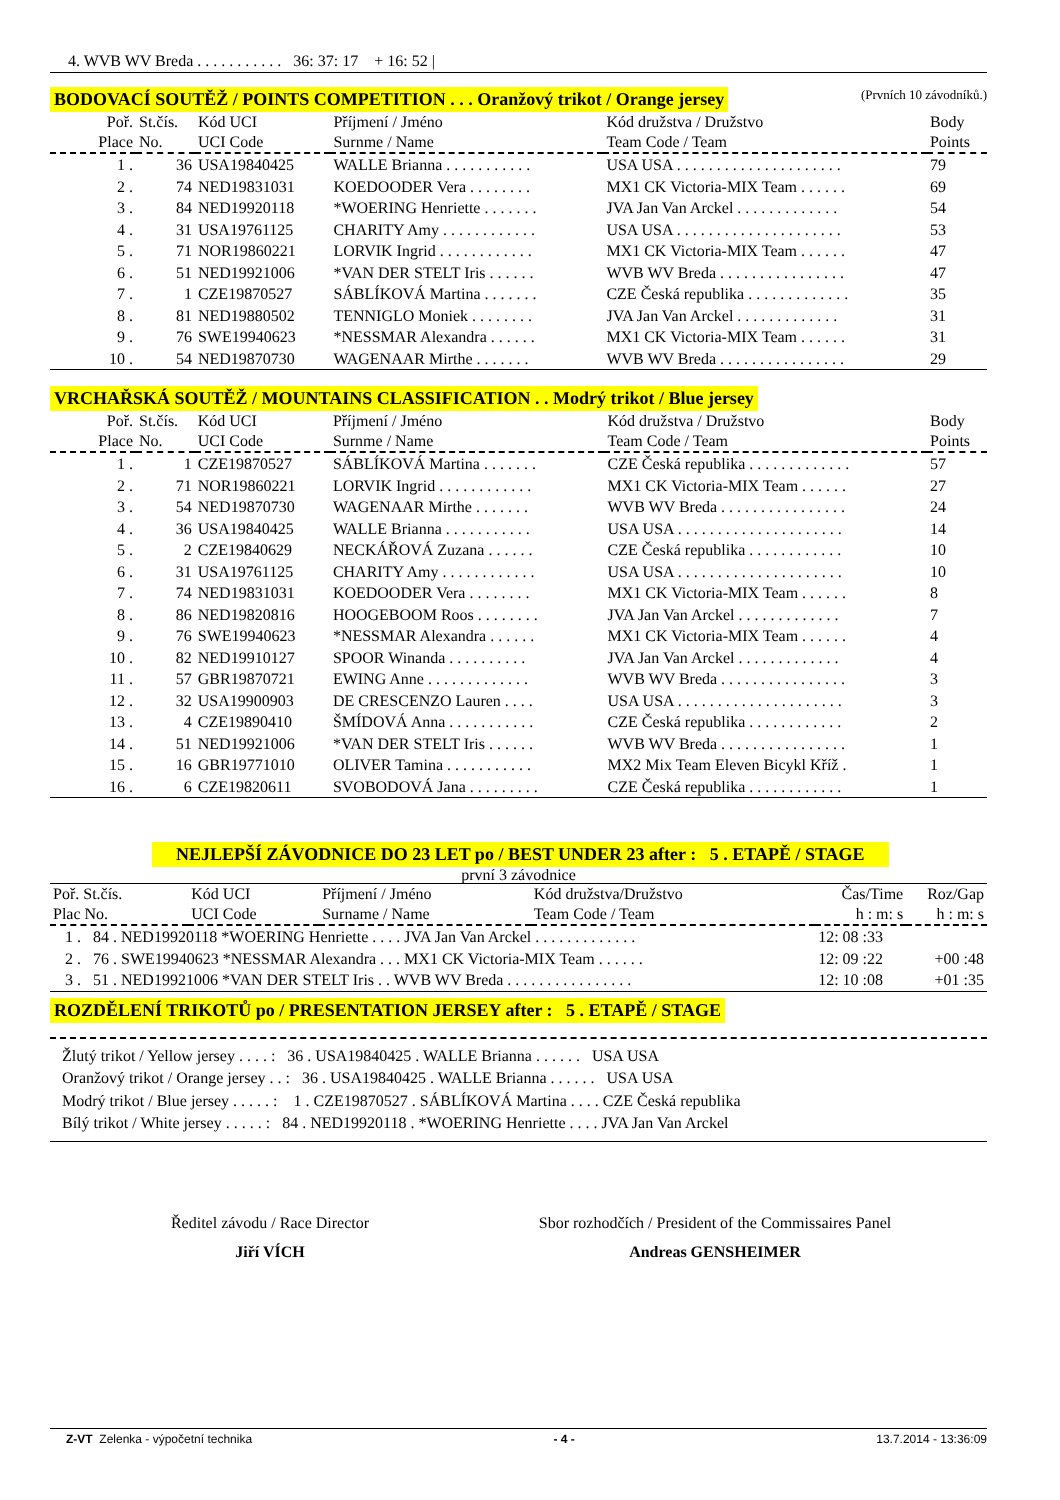4. WVB WV Breda . . . . . . . . . . . 36: 37: 17 + 16: 52 |
BODOVACÍ SOUTĚŽ / POINTS COMPETITION . . . Oranžový trikot / Orange jersey (Prvních 10 závodníků.)
| Poř. Place | St.čís. No. | Kód UCI UCI Code | Příjmení / Jméno Surnme / Name | Kód družstva / Družstvo Team Code / Team | Body Points |
| --- | --- | --- | --- | --- | --- |
| 1 . | 36 | USA19840425 | WALLE Brianna . . . . . . . . . . . | USA USA . . . . . . . . . . . . . . . . . . . . . | 79 |
| 2 . | 74 | NED19831031 | KOEDOODER Vera . . . . . . . . | MX1 CK Victoria-MIX Team . . . . . . | 69 |
| 3 . | 84 | NED19920118 | *WOERING Henriette . . . . . . . | JVA Jan Van Arckel . . . . . . . . . . . . . | 54 |
| 4 . | 31 | USA19761125 | CHARITY Amy . . . . . . . . . . . . | USA USA . . . . . . . . . . . . . . . . . . . . . | 53 |
| 5 . | 71 | NOR19860221 | LORVIK Ingrid . . . . . . . . . . . . | MX1 CK Victoria-MIX Team . . . . . . | 47 |
| 6 . | 51 | NED19921006 | *VAN DER STELT Iris . . . . . . | WVB WV Breda . . . . . . . . . . . . . . . . | 47 |
| 7 . | 1 | CZE19870527 | SÁBLÍKOVÁ Martina . . . . . . . | CZE Česká republika . . . . . . . . . . . . . | 35 |
| 8 . | 81 | NED19880502 | TENNIGLO Moniek . . . . . . . . | JVA Jan Van Arckel . . . . . . . . . . . . . | 31 |
| 9 . | 76 | SWE19940623 | *NESSMAR Alexandra . . . . . . | MX1 CK Victoria-MIX Team . . . . . . | 31 |
| 10 . | 54 | NED19870730 | WAGENAAR Mirthe . . . . . . . | WVB WV Breda . . . . . . . . . . . . . . . . | 29 |
VRCHAŘSKÁ SOUTĚŽ / MOUNTAINS CLASSIFICATION . . Modrý trikot / Blue jersey
| Poř. Place | St.čís. No. | Kód UCI UCI Code | Příjmení / Jméno Surnme / Name | Kód družstva / Družstvo Team Code / Team | Body Points |
| --- | --- | --- | --- | --- | --- |
| 1 . | 1 | CZE19870527 | SÁBLÍKOVÁ Martina . . . . . . . | CZE Česká republika . . . . . . . . . . . . . | 57 |
| 2 . | 71 | NOR19860221 | LORVIK Ingrid . . . . . . . . . . . . | MX1 CK Victoria-MIX Team . . . . . . | 27 |
| 3 . | 54 | NED19870730 | WAGENAAR Mirthe . . . . . . . | WVB WV Breda . . . . . . . . . . . . . . . . | 24 |
| 4 . | 36 | USA19840425 | WALLE Brianna . . . . . . . . . . . | USA USA . . . . . . . . . . . . . . . . . . . . . | 14 |
| 5 . | 2 | CZE19840629 | NECKÁŘOVÁ Zuzana . . . . . . | CZE Česká republika . . . . . . . . . . . . | 10 |
| 6 . | 31 | USA19761125 | CHARITY Amy . . . . . . . . . . . . | USA USA . . . . . . . . . . . . . . . . . . . . . | 10 |
| 7 . | 74 | NED19831031 | KOEDOODER Vera . . . . . . . . | MX1 CK Victoria-MIX Team . . . . . . | 8 |
| 8 . | 86 | NED19820816 | HOOGEBOOM Roos . . . . . . . . | JVA Jan Van Arckel . . . . . . . . . . . . . | 7 |
| 9 . | 76 | SWE19940623 | *NESSMAR Alexandra . . . . . . | MX1 CK Victoria-MIX Team . . . . . . | 4 |
| 10 . | 82 | NED19910127 | SPOOR Winanda . . . . . . . . . . | JVA Jan Van Arckel . . . . . . . . . . . . . | 4 |
| 11 . | 57 | GBR19870721 | EWING Anne . . . . . . . . . . . . . | WVB WV Breda . . . . . . . . . . . . . . . . | 3 |
| 12 . | 32 | USA19900903 | DE CRESCENZO Lauren . . . . | USA USA . . . . . . . . . . . . . . . . . . . . . | 3 |
| 13 . | 4 | CZE19890410 | ŠMÍDOVÁ Anna . . . . . . . . . . . | CZE Česká republika . . . . . . . . . . . . | 2 |
| 14 . | 51 | NED19921006 | *VAN DER STELT Iris . . . . . . | WVB WV Breda . . . . . . . . . . . . . . . . | 1 |
| 15 . | 16 | GBR19771010 | OLIVER Tamina . . . . . . . . . . . | MX2 Mix Team Eleven Bicykl Kříž . | 1 |
| 16 . | 6 | CZE19820611 | SVOBODOVÁ Jana . . . . . . . . . | CZE Česká republika . . . . . . . . . . . . | 1 |
NEJLEPŠÍ ZÁVODNICE DO 23 LET po / BEST UNDER 23 after : 5 . ETAPĚ / STAGE
první 3 závodnice
| Poř. St.čís. Plac No. | Kód UCI UCI Code | Příjmení / Jméno Surname / Name | Kód družstva/Družstvo Team Code / Team | Čas/Time h : m: s | Roz/Gap h : m: s |
| --- | --- | --- | --- | --- | --- |
| 1 . 84 . NED19920118 *WOERING Henriette . . . . JVA Jan Van Arckel . . . . . . . . . . . . . | | | | 12: 08 :33 | |
| 2 . 76 . SWE19940623 *NESSMAR Alexandra . . . MX1 CK Victoria-MIX Team . . . . . . | | | | 12: 09 :22 | +00 :48 |
| 3 . 51 . NED19921006 *VAN DER STELT Iris . . WVB WV Breda . . . . . . . . . . . . . . . . | | | | 12: 10 :08 | +01 :35 |
ROZDĚLENÍ TRIKOTŮ po / PRESENTATION JERSEY after : 5 . ETAPĚ / STAGE
Žlutý trikot / Yellow jersey . . . . : 36 . USA19840425 . WALLE Brianna . . . . . . USA USA
Oranžový trikot / Orange jersey . . : 36 . USA19840425 . WALLE Brianna . . . . . . USA USA
Modrý trikot / Blue jersey . . . . . : 1 . CZE19870527 . SÁBLÍKOVÁ Martina . . . . CZE Česká republika
Bílý trikot / White jersey . . . . . : 84 . NED19920118 . *WOERING Henriette . . . . JVA Jan Van Arckel
Ředitel závodu / Race Director
Jiří VÍCH
Sbor rozhodčích / President of the Commissaires Panel
Andreas GENSHEIMER
Z-VT Zelenka - výpočetní technika - 4 - 13.7.2014 - 13:36:09